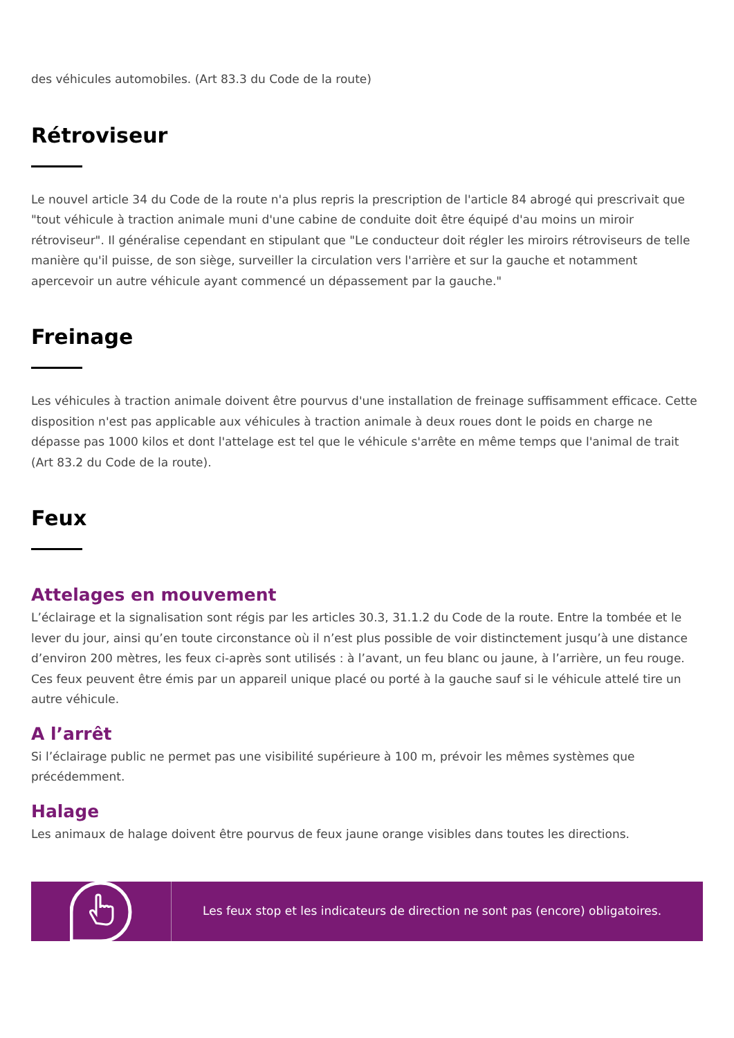des véhicules automobiles. (Art 83.3 du Code de la route)
Rétroviseur
Le nouvel article 34 du Code de la route n'a plus repris la prescription de l'article 84 abrogé qui prescrivait que "tout véhicule à traction animale muni d'une cabine de conduite doit être équipé d'au moins un miroir rétroviseur". Il généralise cependant en stipulant que "Le conducteur doit régler les miroirs rétroviseurs de telle manière qu'il puisse, de son siège, surveiller la circulation vers l'arrière et sur la gauche et notamment apercevoir un autre véhicule ayant commencé un dépassement par la gauche."
Freinage
Les véhicules à traction animale doivent être pourvus d'une installation de freinage suffisamment efficace. Cette disposition n'est pas applicable aux véhicules à traction animale à deux roues dont le poids en charge ne dépasse pas 1000 kilos et dont l'attelage est tel que le véhicule s'arrête en même temps que l'animal de trait (Art 83.2 du Code de la route).
Feux
Attelages en mouvement
L’éclairage et la signalisation sont régis par les articles 30.3, 31.1.2 du Code de la route. Entre la tombée et le lever du jour, ainsi qu’en toute circonstance où il n’est plus possible de voir distinctement jusqu’à une distance d’environ 200 mètres, les feux ci-après sont utilisés : à l’avant, un feu blanc ou jaune, à l’arrière, un feu rouge. Ces feux peuvent être émis par un appareil unique placé ou porté à la gauche sauf si le véhicule attelé tire un autre véhicule.
A l’arrêt
Si l’éclairage public ne permet pas une visibilité supérieure à 100 m, prévoir les mêmes systèmes que précédemment.
Halage
Les animaux de halage doivent être pourvus de feux jaune orange visibles dans toutes les directions.
Les feux stop et les indicateurs de direction ne sont pas (encore) obligatoires.